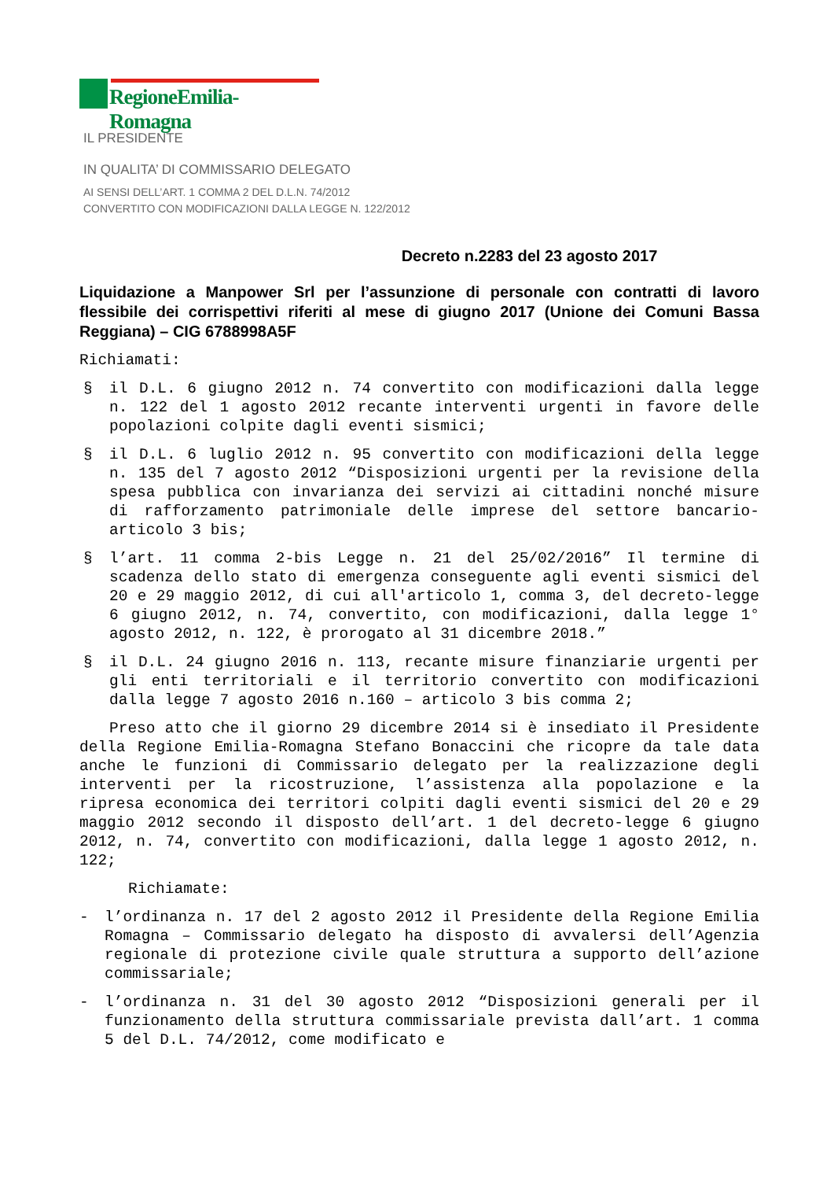RegioneEmilia-Romagna
IL PRESIDENTE
IN QUALITA’ DI COMMISSARIO DELEGATO
AI SENSI DELL’ART. 1 COMMA 2 DEL D.L.N. 74/2012
CONVERTITO CON MODIFICAZIONI DALLA LEGGE N. 122/2012
Decreto n.2283 del 23 agosto 2017
Liquidazione a Manpower Srl per l’assunzione di personale con contratti di lavoro flessibile dei corrispettivi riferiti al mese di giugno 2017 (Unione dei Comuni Bassa Reggiana) – CIG 6788998A5F
Richiamati:
§ il D.L. 6 giugno 2012 n. 74 convertito con modificazioni dalla legge n. 122 del 1 agosto 2012 recante interventi urgenti in favore delle popolazioni colpite dagli eventi sismici;
§ il D.L. 6 luglio 2012 n. 95 convertito con modificazioni della legge n. 135 del 7 agosto 2012 “Disposizioni urgenti per la revisione della spesa pubblica con invarianza dei servizi ai cittadini nonché misure di rafforzamento patrimoniale delle imprese del settore bancario-articolo 3 bis;
§ l’art. 11 comma 2-bis Legge n. 21 del 25/02/2016” Il termine di scadenza dello stato di emergenza conseguente agli eventi sismici del 20 e 29 maggio 2012, di cui all'articolo 1, comma 3, del decreto-legge 6 giugno 2012, n. 74, convertito, con modificazioni, dalla legge 1° agosto 2012, n. 122, è prorogato al 31 dicembre 2018.”
§ il D.L. 24 giugno 2016 n. 113, recante misure finanziarie urgenti per gli enti territoriali e il territorio convertito con modificazioni dalla legge 7 agosto 2016 n.160 – articolo 3 bis comma 2;
Preso atto che il giorno 29 dicembre 2014 si è insediato il Presidente della Regione Emilia-Romagna Stefano Bonaccini che ricopre da tale data anche le funzioni di Commissario delegato per la realizzazione degli interventi per la ricostruzione, l’assistenza alla popolazione e la ripresa economica dei territori colpiti dagli eventi sismici del 20 e 29 maggio 2012 secondo il disposto dell’art. 1 del decreto-legge 6 giugno 2012, n. 74, convertito con modificazioni, dalla legge 1 agosto 2012, n. 122;
Richiamate:
- l’ordinanza n. 17 del 2 agosto 2012 il Presidente della Regione Emilia Romagna – Commissario delegato ha disposto di avvalersi dell’Agenzia regionale di protezione civile quale struttura a supporto dell’azione commissariale;
- l’ordinanza n. 31 del 30 agosto 2012 “Disposizioni generali per il funzionamento della struttura commissariale prevista dall’art. 1 comma 5 del D.L. 74/2012, come modificato e